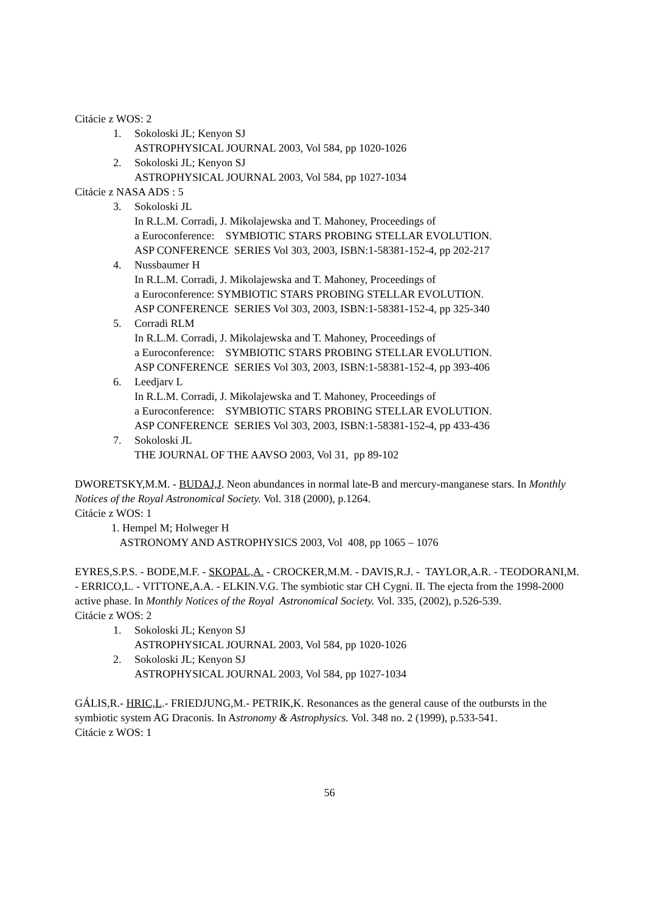Citácie z WOS: 2
1. Sokoloski JL; Kenyon SJ
ASTROPHYSICAL JOURNAL 2003, Vol 584, pp 1020-1026
2. Sokoloski JL; Kenyon SJ
ASTROPHYSICAL JOURNAL 2003, Vol 584, pp 1027-1034
Citácie z NASA ADS : 5
3. Sokoloski JL
In R.L.M. Corradi, J. Mikolajewska and T. Mahoney, Proceedings of
a Euroconference: SYMBIOTIC STARS PROBING STELLAR EVOLUTION.
ASP CONFERENCE SERIES Vol 303, 2003, ISBN:1-58381-152-4, pp 202-217
4. Nussbaumer H
In R.L.M. Corradi, J. Mikolajewska and T. Mahoney, Proceedings of
a Euroconference: SYMBIOTIC STARS PROBING STELLAR EVOLUTION.
ASP CONFERENCE SERIES Vol 303, 2003, ISBN:1-58381-152-4, pp 325-340
5. Corradi RLM
In R.L.M. Corradi, J. Mikolajewska and T. Mahoney, Proceedings of
a Euroconference: SYMBIOTIC STARS PROBING STELLAR EVOLUTION.
ASP CONFERENCE SERIES Vol 303, 2003, ISBN:1-58381-152-4, pp 393-406
6. Leedjarv L
In R.L.M. Corradi, J. Mikolajewska and T. Mahoney, Proceedings of
a Euroconference: SYMBIOTIC STARS PROBING STELLAR EVOLUTION.
ASP CONFERENCE SERIES Vol 303, 2003, ISBN:1-58381-152-4, pp 433-436
7. Sokoloski JL
THE JOURNAL OF THE AAVSO 2003, Vol 31, pp 89-102
DWORETSKY,M.M. - BUDAJ,J. Neon abundances in normal late-B and mercury-manganese stars. In Monthly Notices of the Royal Astronomical Society. Vol. 318 (2000), p.1264.
Citácie z WOS: 1
1. Hempel M; Holweger H
ASTRONOMY AND ASTROPHYSICS 2003, Vol 408, pp 1065 – 1076
EYRES,S.P.S. - BODE,M.F. - SKOPAL,A. - CROCKER,M.M. - DAVIS,R.J. - TAYLOR,A.R. - TEODORANI,M. - ERRICO,L. - VITTONE,A.A. - ELKIN.V.G. The symbiotic star CH Cygni. II. The ejecta from the 1998-2000 active phase. In Monthly Notices of the Royal Astronomical Society. Vol. 335, (2002), p.526-539.
Citácie z WOS: 2
1. Sokoloski JL; Kenyon SJ
ASTROPHYSICAL JOURNAL 2003, Vol 584, pp 1020-1026
2. Sokoloski JL; Kenyon SJ
ASTROPHYSICAL JOURNAL 2003, Vol 584, pp 1027-1034
GÁLIS,R.- HRIC,L.- FRIEDJUNG,M.- PETRIK,K. Resonances as the general cause of the outbursts in the symbiotic system AG Draconis. In Astronomy & Astrophysics. Vol. 348 no. 2 (1999), p.533-541.
Citácie z WOS: 1
56